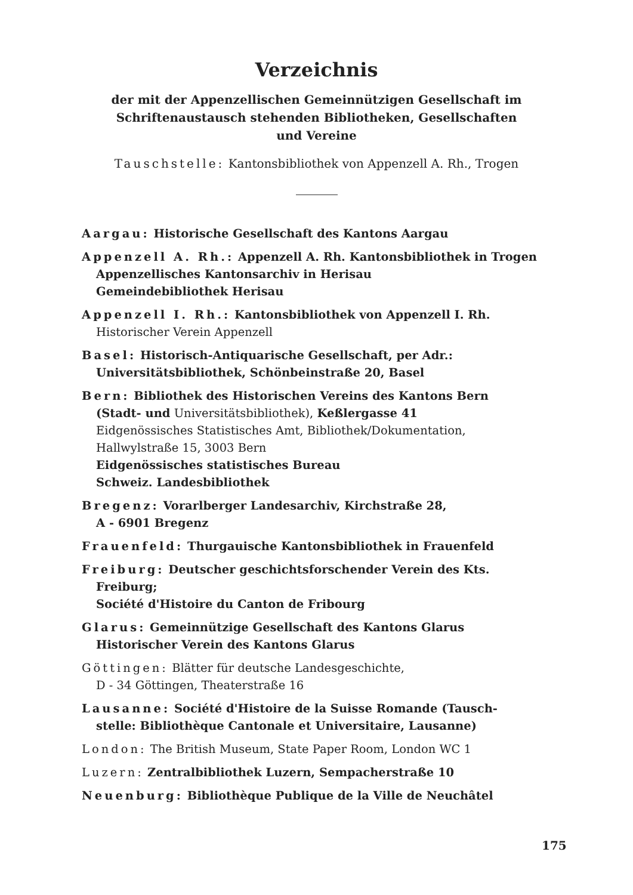Verzeichnis
der mit der Appenzellischen Gemeinnützigen Gesellschaft im
Schriftenaustausch stehenden Bibliotheken, Gesellschaften
und Vereine
Tauschstelle: Kantonsbibliothek von Appenzell A. Rh., Trogen
Aargau: Historische Gesellschaft des Kantons Aargau
Appenzell A. Rh.: Appenzell A. Rh. Kantonsbibliothek in Trogen
Appenzellisches Kantonsarchiv in Herisau
Gemeindebibliothek Herisau
Appenzell I. Rh.: Kantonsbibliothek von Appenzell I. Rh.
Historischer Verein Appenzell
Basel: Historisch-Antiquarische Gesellschaft, per Adr.:
Universitätsbibliothek, Schönbeinstraße 20, Basel
Bern: Bibliothek des Historischen Vereins des Kantons Bern
(Stadt- und Universitätsbibliothek), Keßlergasse 41
Eidgenössisches Statistisches Amt, Bibliothek/Dokumentation, Hallwylstraße 15, 3003 Bern
Eidgenössisches statistisches Bureau
Schweiz. Landesbibliothek
Bregenz: Vorarlberger Landesarchiv, Kirchstraße 28,
A - 6901 Bregenz
Frauenfeld: Thurgauische Kantonsbibliothek in Frauenfeld
Freiburg: Deutscher geschichtsforschender Verein des Kts.
Freiburg;
Société d'Histoire du Canton de Fribourg
Glarus: Gemeinnützige Gesellschaft des Kantons Glarus
Historischer Verein des Kantons Glarus
Göttingen: Blätter für deutsche Landesgeschichte,
D - 34 Göttingen, Theaterstraße 16
Lausanne: Société d'Histoire de la Suisse Romande (Tausch-
stelle: Bibliothèque Cantonale et Universitaire, Lausanne)
London: The British Museum, State Paper Room, London WC 1
Luzern: Zentralbibliothek Luzern, Sempacherstraße 10
Neuenburg: Bibliothèque Publique de la Ville de Neuchâtel
175